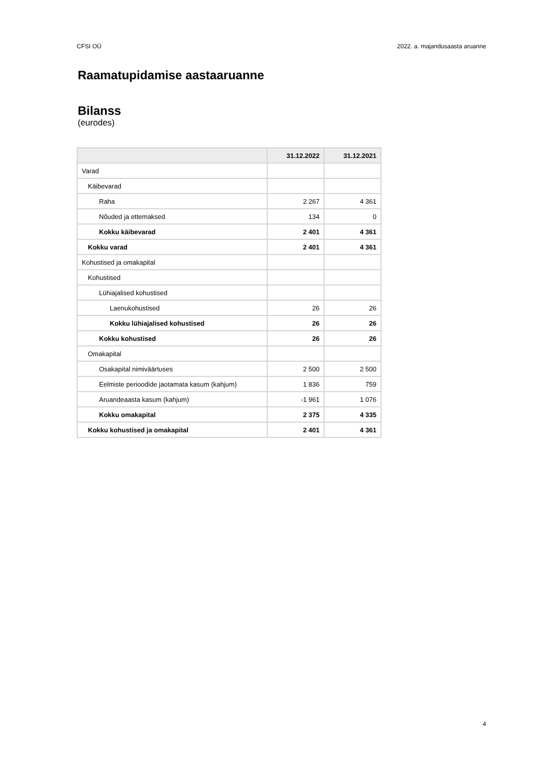CFSI OÜ 2022. a. majandusaasta aruanne
Raamatupidamise aastaaruanne
Bilanss
(eurodes)
| | 31.12.2022 | 31.12.2021 |
| --- | --- | --- |
| Varad | | |
| Käibevarad | | |
| Raha | 2 267 | 4 361 |
| Nõuded ja ettemaksed | 134 | 0 |
| Kokku käibevarad | 2 401 | 4 361 |
| Kokku varad | 2 401 | 4 361 |
| Kohustised ja omakapital | | |
| Kohustised | | |
| Lühiajalised kohustised | | |
| Laenukohustised | 26 | 26 |
| Kokku lühiajalised kohustised | 26 | 26 |
| Kokku kohustised | 26 | 26 |
| Omakapital | | |
| Osakapital nimiväärtuses | 2 500 | 2 500 |
| Eelmiste perioodide jaotamata kasum (kahjum) | 1 836 | 759 |
| Aruandeaasta kasum (kahjum) | -1 961 | 1 076 |
| Kokku omakapital | 2 375 | 4 335 |
| Kokku kohustised ja omakapital | 2 401 | 4 361 |
4